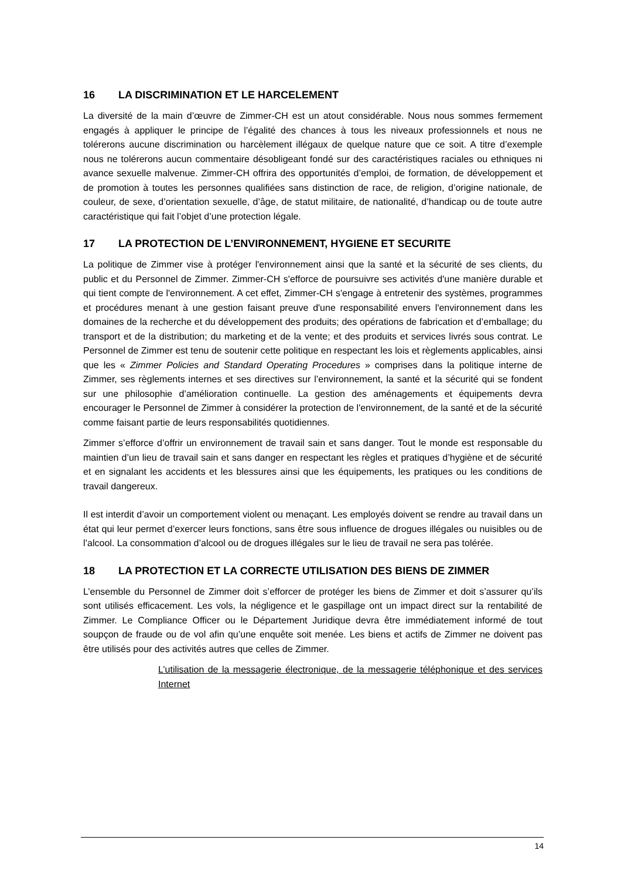16 LA DISCRIMINATION ET LE HARCELEMENT
La diversité de la main d’œuvre de Zimmer-CH est un atout considérable. Nous nous sommes fermement engagés à appliquer le principe de l’égalité des chances à tous les niveaux professionnels et nous ne tolérerons aucune discrimination ou harcèlement illégaux de quelque nature que ce soit. A titre d’exemple nous ne tolérerons aucun commentaire désobligeant fondé sur des caractéristiques raciales ou ethniques ni avance sexuelle malvenue. Zimmer-CH offrira des opportunités d’emploi, de formation, de développement et de promotion à toutes les personnes qualifiées sans distinction de race, de religion, d’origine nationale, de couleur, de sexe, d’orientation sexuelle, d’âge, de statut militaire, de nationalité, d’handicap ou de toute autre caractéristique qui fait l’objet d’une protection légale.
17 LA PROTECTION DE L’ENVIRONNEMENT, HYGIENE ET SECURITE
La politique de Zimmer vise à protéger l'environnement ainsi que la santé et la sécurité de ses clients, du public et du Personnel de Zimmer. Zimmer-CH s'efforce de poursuivre ses activités d'une manière durable et qui tient compte de l'environnement. A cet effet, Zimmer-CH s'engage à entretenir des systèmes, programmes et procédures menant à une gestion faisant preuve d'une responsabilité envers l'environnement dans les domaines de la recherche et du développement des produits; des opérations de fabrication et d’emballage; du transport et de la distribution; du marketing et de la vente; et des produits et services livrés sous contrat. Le Personnel de Zimmer est tenu de soutenir cette politique en respectant les lois et règlements applicables, ainsi que les « Zimmer Policies and Standard Operating Procedures » comprises dans la politique interne de Zimmer, ses règlements internes et ses directives sur l’environnement, la santé et la sécurité qui se fondent sur une philosophie d’amélioration continuelle. La gestion des aménagements et équipements devra encourager le Personnel de Zimmer à considérer la protection de l'environnement, de la santé et de la sécurité comme faisant partie de leurs responsabilités quotidiennes.
Zimmer s’efforce d’offrir un environnement de travail sain et sans danger. Tout le monde est responsable du maintien d’un lieu de travail sain et sans danger en respectant les règles et pratiques d’hygiène et de sécurité et en signalant les accidents et les blessures ainsi que les équipements, les pratiques ou les conditions de travail dangereux.
Il est interdit d’avoir un comportement violent ou menaçant. Les employés doivent se rendre au travail dans un état qui leur permet d’exercer leurs fonctions, sans être sous influence de drogues illégales ou nuisibles ou de l’alcool. La consommation d’alcool ou de drogues illégales sur le lieu de travail ne sera pas tolérée.
18 LA PROTECTION ET LA CORRECTE UTILISATION DES BIENS DE ZIMMER
L’ensemble du Personnel de Zimmer doit s’efforcer de protéger les biens de Zimmer et doit s’assurer qu’ils sont utilisés efficacement. Les vols, la négligence et le gaspillage ont un impact direct sur la rentabilité de Zimmer. Le Compliance Officer ou le Département Juridique devra être immédiatement informé de tout soupçon de fraude ou de vol afin qu’une enquête soit menée. Les biens et actifs de Zimmer ne doivent pas être utilisés pour des activités autres que celles de Zimmer.
L’utilisation de la messagerie électronique, de la messagerie téléphonique et des services Internet
14